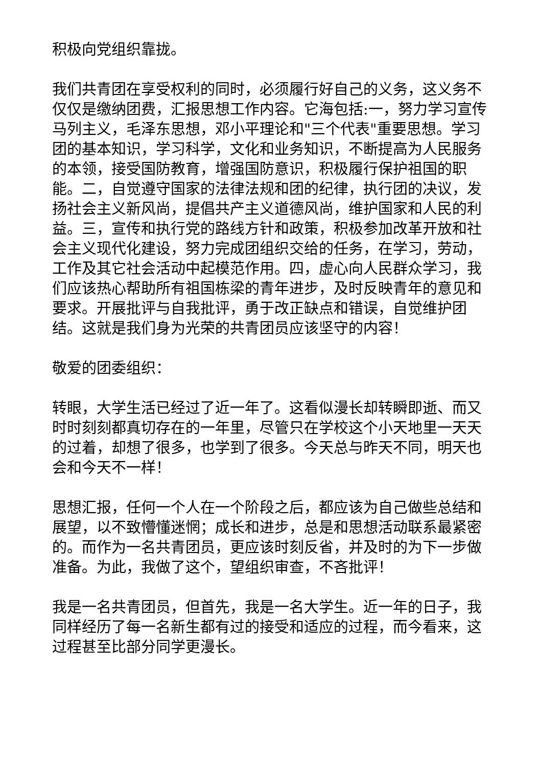积极向党组织靠拢。
我们共青团在享受权利的同时，必须履行好自己的义务，这义务不仅仅是缴纳团费，汇报思想工作内容。它海包括:一，努力学习宣传马列主义，毛泽东思想，邓小平理论和"三个代表"重要思想。学习团的基本知识，学习科学，文化和业务知识，不断提高为人民服务的本领，接受国防教育，增强国防意识，积极履行保护祖国的职能。二，自觉遵守国家的法律法规和团的纪律，执行团的决议，发扬社会主义新风尚，提倡共产主义道德风尚，维护国家和人民的利益。三，宣传和执行党的路线方针和政策，积极参加改革开放和社会主义现代化建设，努力完成团组织交给的任务，在学习，劳动，工作及其它社会活动中起模范作用。四，虚心向人民群众学习，我们应该热心帮助所有祖国栋梁的青年进步，及时反映青年的意见和要求。开展批评与自我批评，勇于改正缺点和错误，自觉维护团结。这就是我们身为光荣的共青团员应该坚守的内容！
敬爱的团委组织：
转眼，大学生活已经过了近一年了。这看似漫长却转瞬即逝、而又时时刻刻都真切存在的一年里，尽管只在学校这个小天地里一天天的过着，却想了很多，也学到了很多。今天总与昨天不同，明天也会和今天不一样！
思想汇报，任何一个人在一个阶段之后，都应该为自己做些总结和展望，以不致懵懂迷惘；成长和进步，总是和思想活动联系最紧密的。而作为一名共青团员，更应该时刻反省，并及时的为下一步做准备。为此，我做了这个，望组织审查，不吝批评！
我是一名共青团员，但首先，我是一名大学生。近一年的日子，我同样经历了每一名新生都有过的接受和适应的过程，而今看来，这过程甚至比部分同学更漫长。